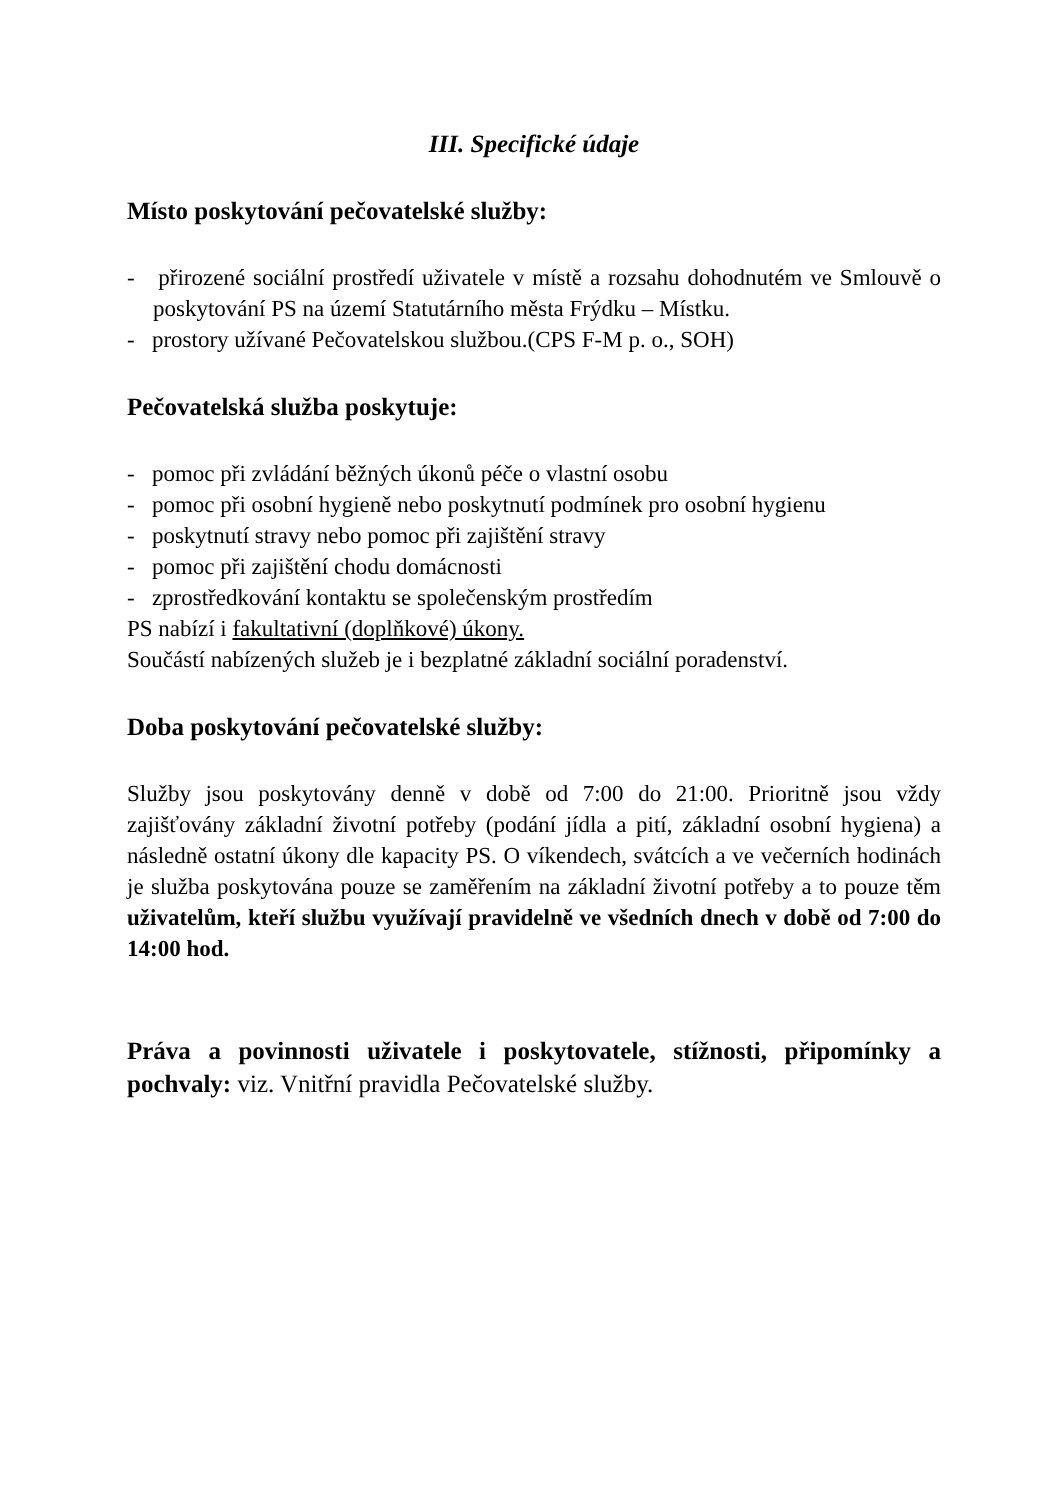III. Specifické údaje
Místo poskytování pečovatelské služby:
- přirozené sociální prostředí uživatele v místě a rozsahu dohodnutém ve Smlouvě o poskytování PS na území Statutárního města Frýdku – Místku.
- prostory užívané Pečovatelskou službou.(CPS F-M p. o., SOH)
Pečovatelská služba poskytuje:
- pomoc při zvládání běžných úkonů péče o vlastní osobu
- pomoc při osobní hygieně nebo poskytnutí podmínek pro osobní hygienu
- poskytnutí stravy nebo pomoc při zajištění stravy
- pomoc při zajištění chodu domácnosti
- zprostředkování kontaktu se společenským prostředím
PS nabízí i fakultativní (doplňkové) úkony.
Součástí nabízených služeb je i bezplatné základní sociální poradenství.
Doba poskytování pečovatelské služby:
Služby jsou poskytovány denně v době od 7:00 do 21:00. Prioritně jsou vždy zajišťovány základní životní potřeby (podání jídla a pití, základní osobní hygiena) a následně ostatní úkony dle kapacity PS. O víkendech, svátcích a ve večerních hodinách je služba poskytována pouze se zaměřením na základní životní potřeby a to pouze těm uživatelům, kteří službu využívají pravidelně ve všedních dnech v době od 7:00 do 14:00 hod.
Práva a povinnosti uživatele i poskytovatele, stížnosti, připomínky a pochvaly: viz. Vnitřní pravidla Pečovatelské služby.